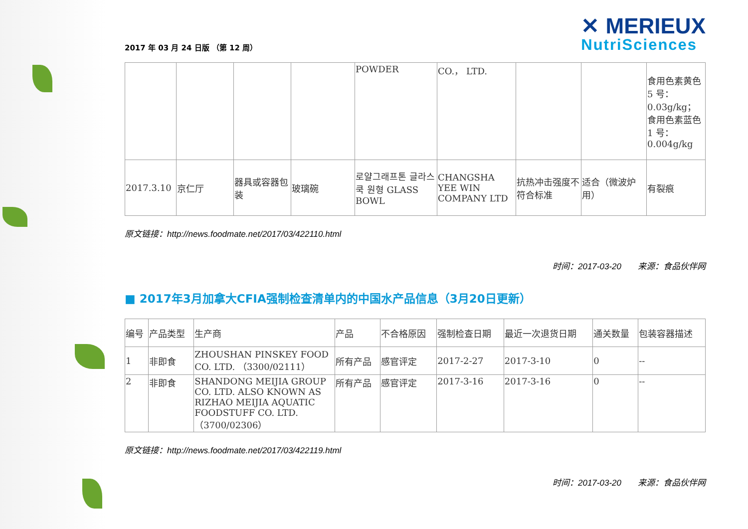2017 年 03 月 24 日版 （第 12 周）
✕ MERIEUX
NutriSciences
| | | | | POWDER | CO.， LTD. | | | 食用色素黄色 5 号：0.03g/kg；食用色素蓝色 1 号：0.004g/kg |
| 2017.3.10 | 京仁厅 | 器具或容器包装 | 玻璃碗 | 로얄그래프톤 글라스쿡 원형 GLASS BOWL | CHANGSHA YEE WIN COMPANY LTD | 抗热冲击强度不符合标准 | 适合（微波炉用） | 有裂痕 |
原文链接：http://news.foodmate.net/2017/03/422110.html
时间：2017-03-20 来源：食品伙伴网
■ 2017年3月加拿大CFIA强制检查清单内的中国水产品信息（3月20日更新）
| 编号 | 产品类型 | 生产商 | 产品 | 不合格原因 | 强制检查日期 | 最近一次退货日期 | 通关数量 | 包装容器描述 |
| --- | --- | --- | --- | --- | --- | --- | --- | --- |
| 1 | 非即食 | ZHOUSHAN PINSKEY FOOD CO. LTD. （3300/02111） | 所有产品 | 感官评定 | 2017-2-27 | 2017-3-10 | 0 | -- |
| 2 | 非即食 | SHANDONG MEIJIA GROUP CO. LTD. ALSO KNOWN AS RIZHAO MEIJIA AQUATIC FOODSTUFF CO. LTD. （3700/02306） | 所有产品 | 感官评定 | 2017-3-16 | 2017-3-16 | 0 | -- |
原文链接：http://news.foodmate.net/2017/03/422119.html
时间：2017-03-20 来源：食品伙伴网